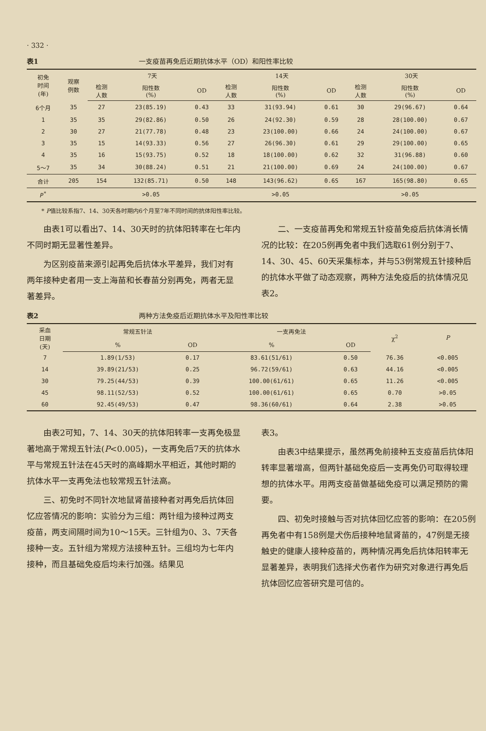· 332 ·
表1 一支疫苗再免后近期抗体水平（OD）和阳性率比较
| 初免 时间 (年) | 观察 例数 | 7天 | | | 14天 | | | 30天 | | |
| --- | --- | --- | --- | --- | --- | --- | --- | --- | --- | --- |
| | | 检测 人数 | 阳性数 (%) | OD | 检测 人数 | 阳性数 (%) | OD | 检测 人数 | 阳性数 (%) | OD |
| 6个月 | 35 | 27 | 23(85.19) | 0.43 | 33 | 31(93.94) | 0.61 | 30 | 29(96.67) | 0.64 |
| 1 | 35 | 35 | 29(82.86) | 0.50 | 26 | 24(92.30) | 0.59 | 28 | 28(100.00) | 0.67 |
| 2 | 30 | 27 | 21(77.78) | 0.48 | 23 | 23(100.00) | 0.66 | 24 | 24(100.00) | 0.67 |
| 3 | 35 | 15 | 14(93.33) | 0.56 | 27 | 26(96.30) | 0.61 | 29 | 29(100.00) | 0.65 |
| 4 | 35 | 16 | 15(93.75) | 0.52 | 18 | 18(100.00) | 0.62 | 32 | 31(96.88) | 0.60 |
| 5～7 | 35 | 34 | 30(88.24) | 0.51 | 21 | 21(100.00) | 0.69 | 24 | 24(100.00) | 0.67 |
| 合计 | 205 | 154 | 132(85.71) | 0.50 | 148 | 143(96.62) | 0.6S | 167 | 165(98.80) | 0.65 |
| P<sup>*</sup> | | | >0.05 | | | >0.05 | | | >0.05 | |
* P值比较系指7、14、30天各时期内6个月至7年不同时间的抗体阳性率比较。
由表1可以看出7、14、30天时的抗体阳转率在七年内不同时期无显著性差异。
为区别疫苗来源引起再免后抗体水平差异，我们对有两年接种史者用一支上海苗和长春苗分别再免，两者无显著差异。
二、一支疫苗再免和常规五针疫苗免疫后抗体消长情况的比较：在205例再免者中我们选取61例分别于7、14、30、45、60天采集标本，并与53例常规五针接种后的抗体水平做了动态观察，两种方法免疫后的抗体情况见表2。
表2 两种方法免疫后近期抗体水平及阳性率比较
| 采血 日期 (天) | 常规五针法 | | 一支再免法 | | χ<sup>2</sup> | P |
| --- | --- | --- | --- | --- | --- | --- |
| | % | OD | % | OD | | |
| 7 | 1.89(1/53) | 0.17 | 83.61(51/61) | 0.50 | 76.36 | <0.005 |
| 14 | 39.89(21/53) | 0.25 | 96.72(59/61) | 0.63 | 44.16 | <0.005 |
| 30 | 79.25(44/53) | 0.39 | 100.00(61/61) | 0.65 | 11.26 | <0.005 |
| 45 | 98.11(52/53) | 0.52 | 100.00(61/61) | 0.65 | 0.70 | >0.05 |
| 60 | 92.45(49/53) | 0.47 | 98.36(60/61) | 0.64 | 2.38 | >0.05 |
由表2可知，7、14、30天的抗体阳转率一支再免极显著地高于常规五针法(P<0.005)，一支再免后7天的抗体水平与常规五针法在45天时的高峰期水平相近，其他时期的抗体水平一支再免法也较常规五针法高。
三、初免时不同针次地鼠肾苗接种者对再免后抗体回忆应答情况的影响：实验分为三组：两针组为接种过两支疫苗，两支间隔时间为10～15天。三针组为0、3、7天各接种一支。五针组为常规方法接种五针。三组均为七年内接种，而且基础免疫后均未行加强。结果见
表3。
由表3中结果提示，虽然再免前接种五支疫苗后抗体阳转率显著增高，但两针基础免疫后一支再免仍可取得较理想的抗体水平。用两支疫苗做基础免疫可以满足预防的需要。
四、初免时接触与否对抗体回忆应答的影响：在205例再免者中有158例是犬伤后接种地鼠肾苗的，47例是无接触史的健康人接种疫苗的，两种情况再免后抗体阳转率无显著差异，表明我们选择犬伤者作为研究对象进行再免后抗体回忆应答研究是可信的。